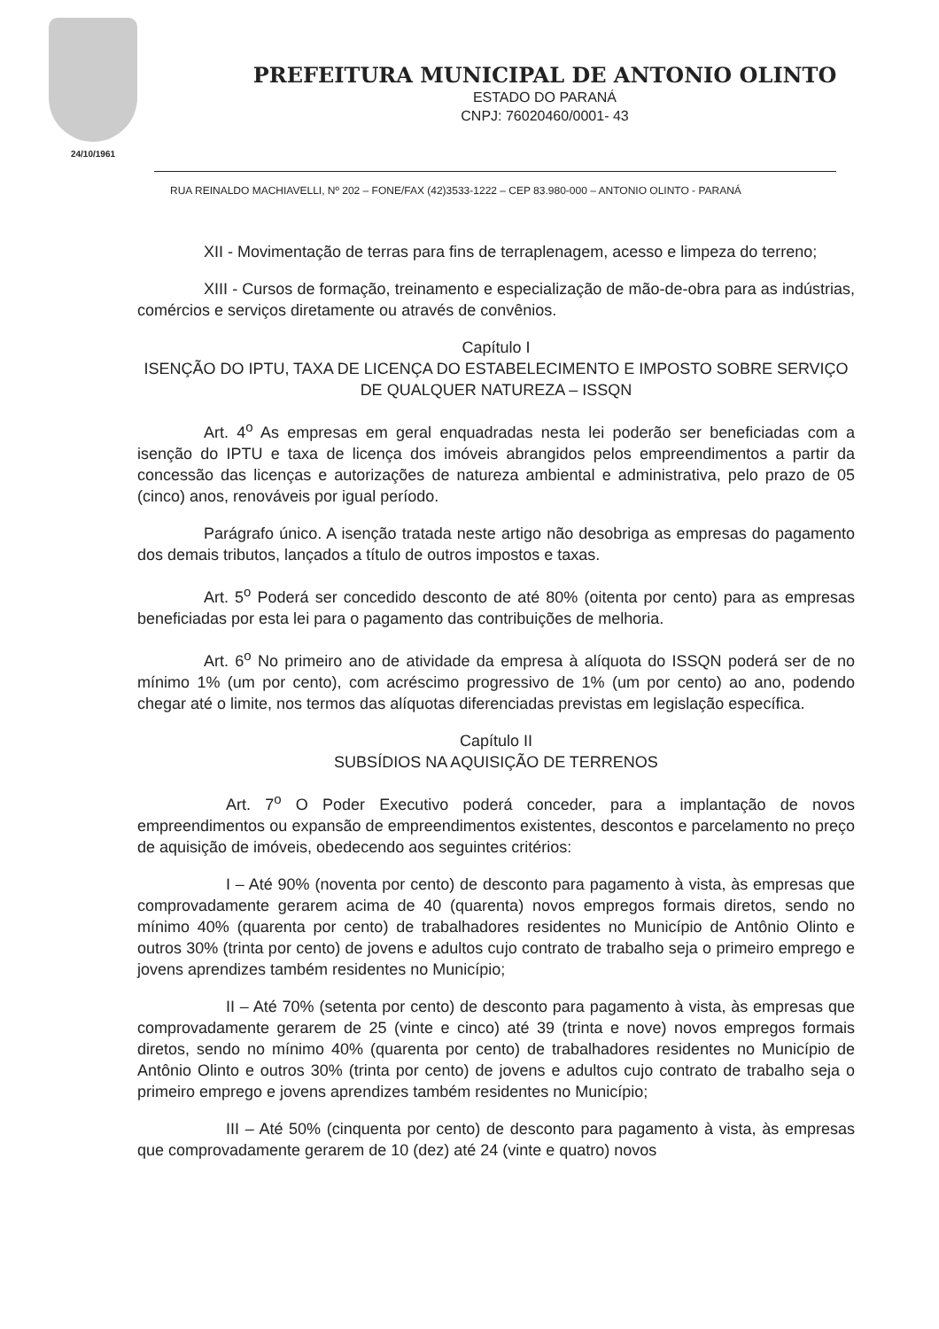24/10/1961
PREFEITURA MUNICIPAL DE ANTONIO OLINTO
ESTADO DO PARANÁ
CNPJ: 76020460/0001- 43
RUA REINALDO MACHIAVELLI, Nº 202 – FONE/FAX (42)3533-1222 – CEP 83.980-000 – ANTONIO OLINTO - PARANÁ
XII - Movimentação de terras para fins de terraplenagem, acesso e limpeza do terreno;
XIII - Cursos de formação, treinamento e especialização de mão-de-obra para as indústrias, comércios e serviços diretamente ou através de convênios.
Capítulo I
ISENÇÃO DO IPTU, TAXA DE LICENÇA DO ESTABELECIMENTO E IMPOSTO SOBRE SERVIÇO DE QUALQUER NATUREZA – ISSQN
Art. 4<sup>o</sup> As empresas em geral enquadradas nesta lei poderão ser beneficiadas com a isenção do IPTU e taxa de licença dos imóveis abrangidos pelos empreendimentos a partir da concessão das licenças e autorizações de natureza ambiental e administrativa, pelo prazo de 05 (cinco) anos, renováveis por igual período.
Parágrafo único. A isenção tratada neste artigo não desobriga as empresas do pagamento dos demais tributos, lançados a título de outros impostos e taxas.
Art. 5<sup>o</sup> Poderá ser concedido desconto de até 80% (oitenta por cento) para as empresas beneficiadas por esta lei para o pagamento das contribuições de melhoria.
Art. 6<sup>o</sup> No primeiro ano de atividade da empresa à alíquota do ISSQN poderá ser de no mínimo 1% (um por cento), com acréscimo progressivo de 1% (um por cento) ao ano, podendo chegar até o limite, nos termos das alíquotas diferenciadas previstas em legislação específica.
Capítulo II
SUBSÍDIOS NA AQUISIÇÃO DE TERRENOS
Art. 7<sup>o</sup> O Poder Executivo poderá conceder, para a implantação de novos empreendimentos ou expansão de empreendimentos existentes, descontos e parcelamento no preço de aquisição de imóveis, obedecendo aos seguintes critérios:
I – Até 90% (noventa por cento) de desconto para pagamento à vista, às empresas que comprovadamente gerarem acima de 40 (quarenta) novos empregos formais diretos, sendo no mínimo 40% (quarenta por cento) de trabalhadores residentes no Município de Antônio Olinto e outros 30% (trinta por cento) de jovens e adultos cujo contrato de trabalho seja o primeiro emprego e jovens aprendizes também residentes no Município;
II – Até 70% (setenta por cento) de desconto para pagamento à vista, às empresas que comprovadamente gerarem de 25 (vinte e cinco) até 39 (trinta e nove) novos empregos formais diretos, sendo no mínimo 40% (quarenta por cento) de trabalhadores residentes no Município de Antônio Olinto e outros 30% (trinta por cento) de jovens e adultos cujo contrato de trabalho seja o primeiro emprego e jovens aprendizes também residentes no Município;
III – Até 50% (cinquenta por cento) de desconto para pagamento à vista, às empresas que comprovadamente gerarem de 10 (dez) até 24 (vinte e quatro) novos